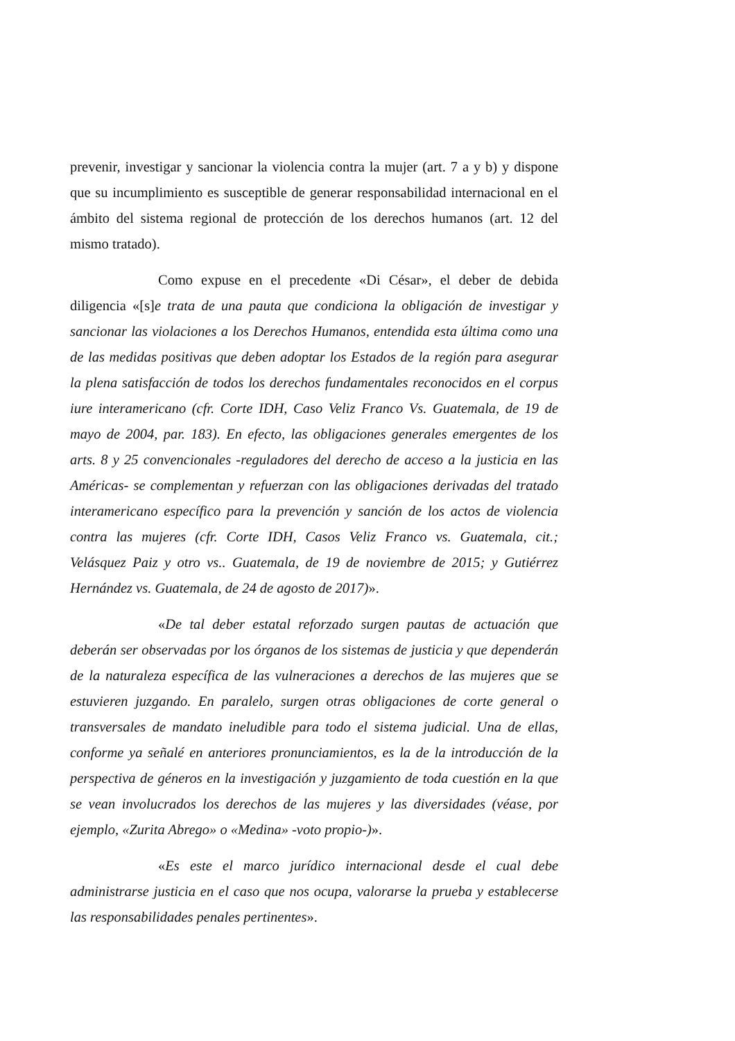prevenir, investigar y sancionar la violencia contra la mujer (art. 7 a y b) y dispone que su incumplimiento es susceptible de generar responsabilidad internacional en el ámbito del sistema regional de protección de los derechos humanos (art. 12 del mismo tratado).
Como expuse en el precedente «Di César», el deber de debida diligencia «[s]e trata de una pauta que condiciona la obligación de investigar y sancionar las violaciones a los Derechos Humanos, entendida esta última como una de las medidas positivas que deben adoptar los Estados de la región para asegurar la plena satisfacción de todos los derechos fundamentales reconocidos en el corpus iure interamericano (cfr. Corte IDH, Caso Veliz Franco Vs. Guatemala, de 19 de mayo de 2004, par. 183). En efecto, las obligaciones generales emergentes de los arts. 8 y 25 convencionales -reguladores del derecho de acceso a la justicia en las Américas- se complementan y refuerzan con las obligaciones derivadas del tratado interamericano específico para la prevención y sanción de los actos de violencia contra las mujeres (cfr. Corte IDH, Casos Veliz Franco vs. Guatemala, cit.; Velásquez Paiz y otro vs.. Guatemala, de 19 de noviembre de 2015; y Gutiérrez Hernández vs. Guatemala, de 24 de agosto de 2017)».
«De tal deber estatal reforzado surgen pautas de actuación que deberán ser observadas por los órganos de los sistemas de justicia y que dependerán de la naturaleza específica de las vulneraciones a derechos de las mujeres que se estuvieren juzgando. En paralelo, surgen otras obligaciones de corte general o transversales de mandato ineludible para todo el sistema judicial. Una de ellas, conforme ya señalé en anteriores pronunciamientos, es la de la introducción de la perspectiva de géneros en la investigación y juzgamiento de toda cuestión en la que se vean involucrados los derechos de las mujeres y las diversidades (véase, por ejemplo, «Zurita Abrego» o «Medina» -voto propio-)».
«Es este el marco jurídico internacional desde el cual debe administrarse justicia en el caso que nos ocupa, valorarse la prueba y establecerse las responsabilidades penales pertinentes».